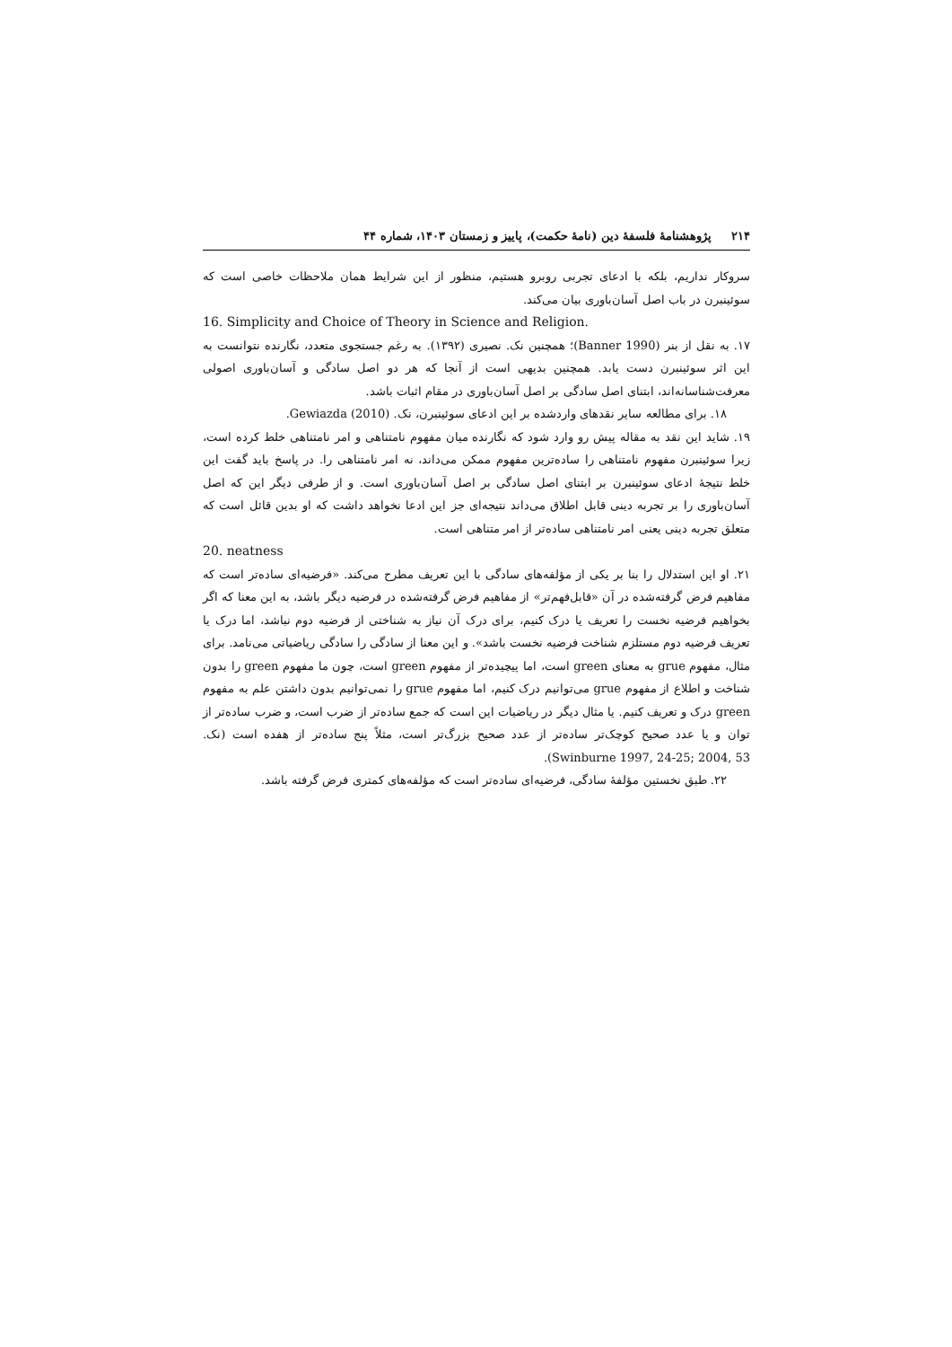۲۱۴ پژوهشنامهٔ فلسفهٔ دین (نامهٔ حکمت)، پاییز و زمستان ۱۴۰۳، شماره ۴۴
سروکار نداریم، بلکه با ادعای تجربی روبرو هستیم، منظور از این شرایط همان ملاحظات خاصی است که سوئینبرن در باب اصل آسان‌باوری بیان می‌کند.
16. Simplicity and Choice of Theory in Science and Religion.
۱۷. به نقل از بنر (Banner 1990)؛ همچنین نک. نصیری (۱۳۹۲). به رغم جستجوی متعدد، نگارنده نتوانست به این اثر سوئینبرن دست یابد. همچنین بدیهی است از آنجا که هر دو اصل سادگی و آسان‌باوری اصولی معرفت‌شناسانه‌اند، ابتنای اصل سادگی بر اصل آسان‌باوری در مقام اثبات باشد.
۱۸. برای مطالعه سایر نقدهای واردشده بر این ادعای سوئینبرن، نک. Gewiazda (2010).
۱۹. شاید این نقد به مقاله پیش رو وارد شود که نگارنده میان مفهوم نامتناهی و امر نامتناهی خلط کرده است، زیرا سوئینبرن مفهوم نامتناهی را ساده‌ترین مفهوم ممکن می‌داند، نه امر نامتناهی را. در پاسخ باید گفت این خلط نتیجهٔ ادعای سوئینبرن بر ابتنای اصل سادگی بر اصل آسان‌باوری است. و از طرفی دیگر این که اصل آسان‌باوری را بر تجربه دینی قابل اطلاق می‌داند نتیجه‌ای جز این ادعا نخواهد داشت که او بدین قائل است که متعلق تجربه دینی یعنی امر نامتناهی ساده‌تر از امر متناهی است.
20. neatness
۲۱. او این استدلال را بنا بر یکی از مؤلفه‌های سادگی با این تعریف مطرح می‌کند. «فرضیه‌ای ساده‌تر است که مفاهیم فرض گرفته‌شده در آن «قابل‌فهم‌تر» از مفاهیم فرض گرفته‌شده در فرضیه دیگر باشد، به این معنا که اگر بخواهیم فرضیه نخست را تعریف یا درک کنیم، برای درک آن نیاز به شناختی از فرضیه دوم نباشد، اما درک یا تعریف فرضیه دوم مستلزم شناخت فرضیه نخست باشد». و این معنا از سادگی را سادگی ریاضیاتی می‌نامد. برای مثال، مفهوم grue به معنای green است، اما پیچیده‌تر از مفهوم green است، چون ما مفهوم green را بدون شناخت و اطلاع از مفهوم grue می‌توانیم درک کنیم، اما مفهوم grue را نمی‌توانیم بدون داشتن علم به مفهوم green درک و تعریف کنیم. یا مثال دیگر در ریاضیات این است که جمع ساده‌تر از ضرب است، و ضرب ساده‌تر از توان و یا عدد صحیح کوچک‌تر ساده‌تر از عدد صحیح بزرگ‌تر است، مثلاً پنج ساده‌تر از هفده است (نک. Swinburne 1997, 24-25; 2004, 53).
۲۲. طبق نخستین مؤلفهٔ سادگی، فرضیه‌ای ساده‌تر است که مؤلفه‌های کمتری فرض گرفته باشد.